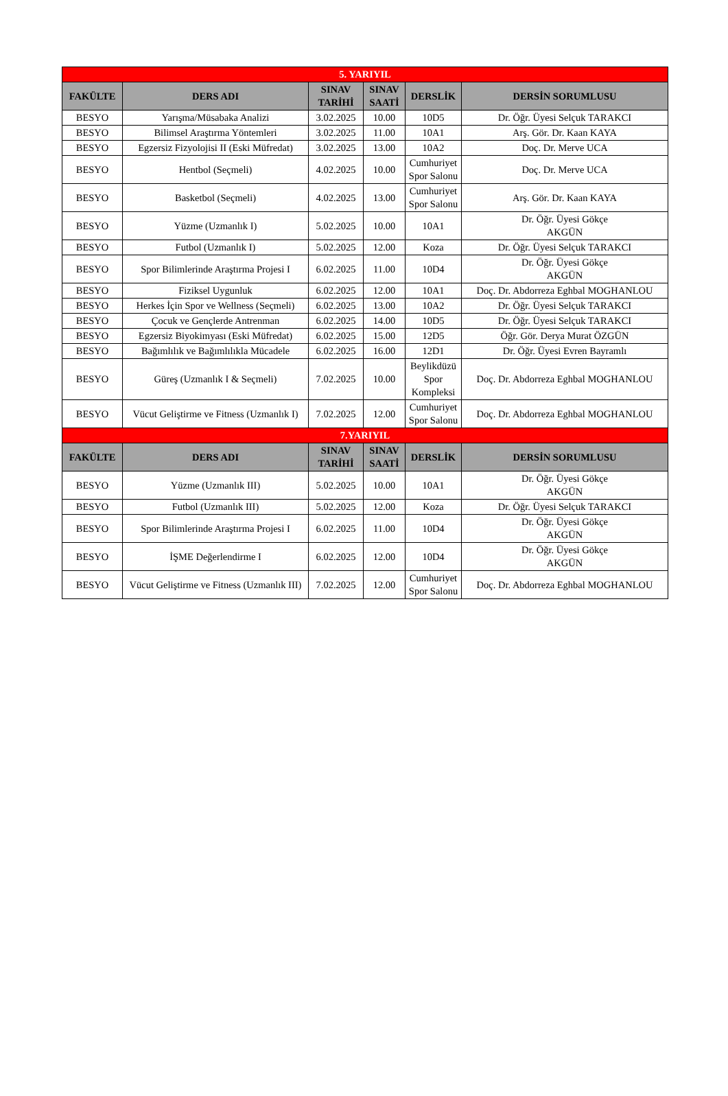| 5. YARIYIL | | | | | |
| FAKÜLTE | DERS ADI | SINAV TARİHİ | SINAV SAATİ | DERSLİK | DERSİN SORUMLUSU |
| BESYO | Yarışma/Müsabaka Analizi | 3.02.2025 | 10.00 | 10D5 | Dr. Öğr. Üyesi Selçuk TARAKCI |
| BESYO | Bilimsel Araştırma Yöntemleri | 3.02.2025 | 11.00 | 10A1 | Arş. Gör. Dr. Kaan KAYA |
| BESYO | Egzersiz Fizyolojisi II (Eski Müfredat) | 3.02.2025 | 13.00 | 10A2 | Doç. Dr. Merve UCA |
| BESYO | Hentbol (Seçmeli) | 4.02.2025 | 10.00 | Cumhuriyet Spor Salonu | Doç. Dr. Merve UCA |
| BESYO | Basketbol (Seçmeli) | 4.02.2025 | 13.00 | Cumhuriyet Spor Salonu | Arş. Gör. Dr. Kaan KAYA |
| BESYO | Yüzme (Uzmanlık I) | 5.02.2025 | 10.00 | 10A1 | Dr. Öğr. Üyesi Gökçe AKGÜN |
| BESYO | Futbol (Uzmanlık I) | 5.02.2025 | 12.00 | Koza | Dr. Öğr. Üyesi Selçuk TARAKCI |
| BESYO | Spor Bilimlerinde Araştırma Projesi I | 6.02.2025 | 11.00 | 10D4 | Dr. Öğr. Üyesi Gökçe AKGÜN |
| BESYO | Fiziksel Uygunluk | 6.02.2025 | 12.00 | 10A1 | Doç. Dr. Abdorreza Eghbal MOGHANLOU |
| BESYO | Herkes İçin Spor ve Wellness (Seçmeli) | 6.02.2025 | 13.00 | 10A2 | Dr. Öğr. Üyesi Selçuk TARAKCI |
| BESYO | Çocuk ve Gençlerde Antrenman | 6.02.2025 | 14.00 | 10D5 | Dr. Öğr. Üyesi Selçuk TARAKCI |
| BESYO | Egzersiz Biyokimyası (Eski Müfredat) | 6.02.2025 | 15.00 | 12D5 | Öğr. Gör. Derya Murat ÖZGÜN |
| BESYO | Bağımlılık ve Bağımlılıkla Mücadele | 6.02.2025 | 16.00 | 12D1 | Dr. Öğr. Üyesi Evren Bayramlı |
| BESYO | Güreş (Uzmanlık I & Seçmeli) | 7.02.2025 | 10.00 | Beylikdüzü Spor Kompleksi | Doç. Dr. Abdorreza Eghbal MOGHANLOU |
| BESYO | Vücut Geliştirme ve Fitness (Uzmanlık I) | 7.02.2025 | 12.00 | Cumhuriyet Spor Salonu | Doç. Dr. Abdorreza Eghbal MOGHANLOU |
| 7.YARIYIL | | | | | |
| FAKÜLTE | DERS ADI | SINAV TARİHİ | SINAV SAATİ | DERSLİK | DERSİN SORUMLUSU |
| BESYO | Yüzme (Uzmanlık III) | 5.02.2025 | 10.00 | 10A1 | Dr. Öğr. Üyesi Gökçe AKGÜN |
| BESYO | Futbol (Uzmanlık III) | 5.02.2025 | 12.00 | Koza | Dr. Öğr. Üyesi Selçuk TARAKCI |
| BESYO | Spor Bilimlerinde Araştırma Projesi I | 6.02.2025 | 11.00 | 10D4 | Dr. Öğr. Üyesi Gökçe AKGÜN |
| BESYO | İŞME Değerlendirme I | 6.02.2025 | 12.00 | 10D4 | Dr. Öğr. Üyesi Gökçe AKGÜN |
| BESYO | Vücut Geliştirme ve Fitness (Uzmanlık III) | 7.02.2025 | 12.00 | Cumhuriyet Spor Salonu | Doç. Dr. Abdorreza Eghbal MOGHANLOU |